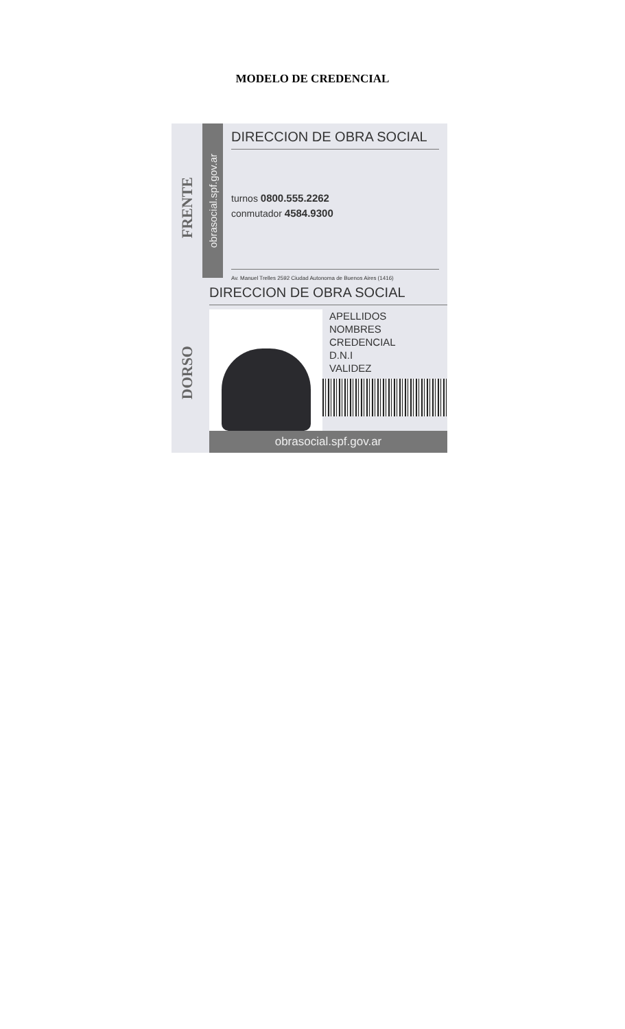MODELO DE CREDENCIAL
FRENTE
DORSO
obrasocial.spf.gov.ar
DIRECCION DE OBRA SOCIAL
turnos 0800.555.2262
conmutador 4584.9300
Av. Manuel Trelles 2592 Ciudad Autonoma de Buenos Aires (1416)
DIRECCION DE OBRA SOCIAL
APELLIDOS
NOMBRES
CREDENCIAL
D.N.I
VALIDEZ
obrasocial.spf.gov.ar